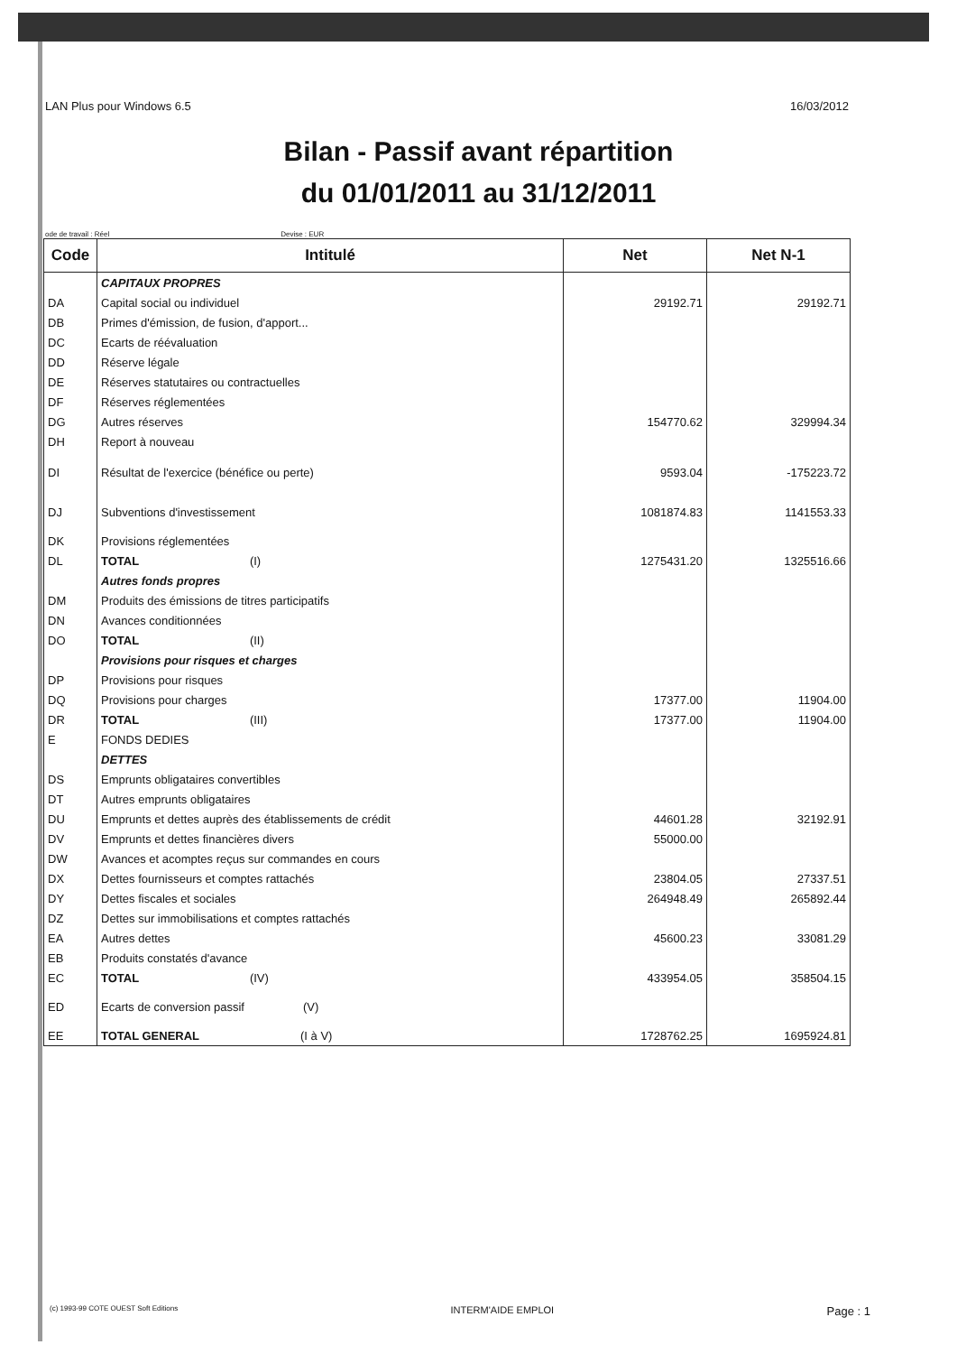LAN Plus pour Windows 6.5 16/03/2012
Bilan - Passif avant répartition
du 01/01/2011 au 31/12/2011
ode de travail : Réel Devise : EUR
| Code | Intitulé | Net | Net N-1 |
| --- | --- | --- | --- |
| | CAPITAUX PROPRES | | |
| DA | Capital social ou individuel | 29192.71 | 29192.71 |
| DB | Primes d'émission, de fusion, d'apport... | | |
| DC | Ecarts de réévaluation | | |
| DD | Réserve légale | | |
| DE | Réserves statutaires ou contractuelles | | |
| DF | Réserves réglementées | | |
| DG | Autres réserves | 154770.62 | 329994.34 |
| DH | Report à nouveau | | |
| DI | Résultat de l'exercice (bénéfice ou perte) | 9593.04 | -175223.72 |
| DJ | Subventions d'investissement | 1081874.83 | 1141553.33 |
| DK | Provisions réglementées | | |
| DL | TOTAL (I) | 1275431.20 | 1325516.66 |
| | Autres fonds propres | | |
| DM | Produits des émissions de titres participatifs | | |
| DN | Avances conditionnées | | |
| DO | TOTAL (II) | | |
| | Provisions pour risques et charges | | |
| DP | Provisions pour risques | | |
| DQ | Provisions pour charges | 17377.00 | 11904.00 |
| DR | TOTAL (III) | 17377.00 | 11904.00 |
| E | FONDS DEDIES | | |
| | DETTES | | |
| DS | Emprunts obligataires convertibles | | |
| DT | Autres emprunts obligataires | | |
| DU | Emprunts et dettes auprès des établissements de crédit | 44601.28 | 32192.91 |
| DV | Emprunts et dettes financières divers | 55000.00 | |
| DW | Avances et acomptes reçus sur commandes en cours | | |
| DX | Dettes fournisseurs et comptes rattachés | 23804.05 | 27337.51 |
| DY | Dettes fiscales et sociales | 264948.49 | 265892.44 |
| DZ | Dettes sur immobilisations et comptes rattachés | | |
| EA | Autres dettes | 45600.23 | 33081.29 |
| EB | Produits constatés d'avance | | |
| EC | TOTAL (IV) | 433954.05 | 358504.15 |
| ED | Ecarts de conversion passif (V) | | |
| EE | TOTAL GENERAL (I à V) | 1728762.25 | 1695924.81 |
(c) 1993-99 COTE OUEST Soft Editions INTERM'AIDE EMPLOI Page : 1